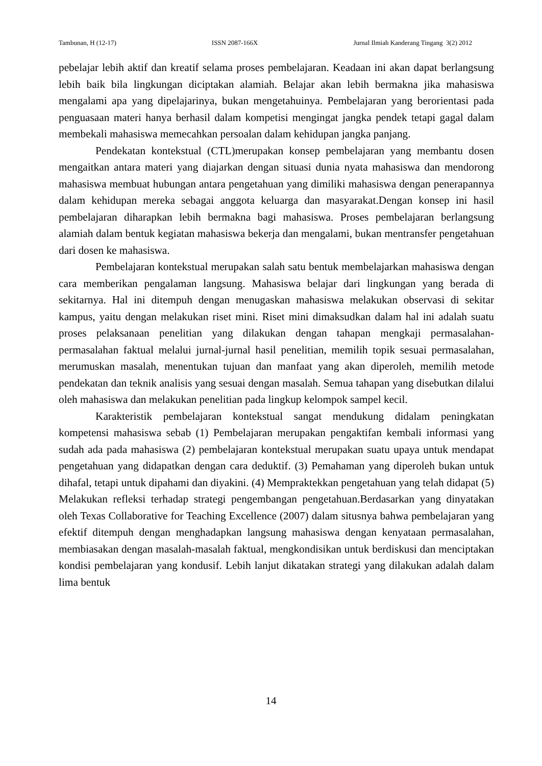Tambunan, H (12-17) ISSN 2087-166X Jurnal Ilmiah Kanderang Tingang 3(2) 2012
pebelajar lebih aktif dan kreatif selama proses pembelajaran. Keadaan ini akan dapat berlangsung lebih baik bila lingkungan diciptakan alamiah. Belajar akan lebih bermakna jika mahasiswa mengalami apa yang dipelajarinya, bukan mengetahuinya. Pembelajaran yang berorientasi pada penguasaan materi hanya berhasil dalam kompetisi mengingat jangka pendek tetapi gagal dalam membekali mahasiswa memecahkan persoalan dalam kehidupan jangka panjang.
Pendekatan kontekstual (CTL)merupakan konsep pembelajaran yang membantu dosen mengaitkan antara materi yang diajarkan dengan situasi dunia nyata mahasiswa dan mendorong mahasiswa membuat hubungan antara pengetahuan yang dimiliki mahasiswa dengan penerapannya dalam kehidupan mereka sebagai anggota keluarga dan masyarakat.Dengan konsep ini hasil pembelajaran diharapkan lebih bermakna bagi mahasiswa. Proses pembelajaran berlangsung alamiah dalam bentuk kegiatan mahasiswa bekerja dan mengalami, bukan mentransfer pengetahuan dari dosen ke mahasiswa.
Pembelajaran kontekstual merupakan salah satu bentuk membelajarkan mahasiswa dengan cara memberikan pengalaman langsung. Mahasiswa belajar dari lingkungan yang berada di sekitarnya. Hal ini ditempuh dengan menugaskan mahasiswa melakukan observasi di sekitar kampus, yaitu dengan melakukan riset mini. Riset mini dimaksudkan dalam hal ini adalah suatu proses pelaksanaan penelitian yang dilakukan dengan tahapan mengkaji permasalahan-permasalahan faktual melalui jurnal-jurnal hasil penelitian, memilih topik sesuai permasalahan, merumuskan masalah, menentukan tujuan dan manfaat yang akan diperoleh, memilih metode pendekatan dan teknik analisis yang sesuai dengan masalah. Semua tahapan yang disebutkan dilalui oleh mahasiswa dan melakukan penelitian pada lingkup kelompok sampel kecil.
Karakteristik pembelajaran kontekstual sangat mendukung didalam peningkatan kompetensi mahasiswa sebab (1) Pembelajaran merupakan pengaktifan kembali informasi yang sudah ada pada mahasiswa (2) pembelajaran kontekstual merupakan suatu upaya untuk mendapat pengetahuan yang didapatkan dengan cara deduktif. (3) Pemahaman yang diperoleh bukan untuk dihafal, tetapi untuk dipahami dan diyakini. (4) Mempraktekkan pengetahuan yang telah didapat (5) Melakukan refleksi terhadap strategi pengembangan pengetahuan.Berdasarkan yang dinyatakan oleh Texas Collaborative for Teaching Excellence (2007) dalam situsnya bahwa pembelajaran yang efektif ditempuh dengan menghadapkan langsung mahasiswa dengan kenyataan permasalahan, membiasakan dengan masalah-masalah faktual, mengkondisikan untuk berdiskusi dan menciptakan kondisi pembelajaran yang kondusif. Lebih lanjut dikatakan strategi yang dilakukan adalah dalam lima bentuk
14